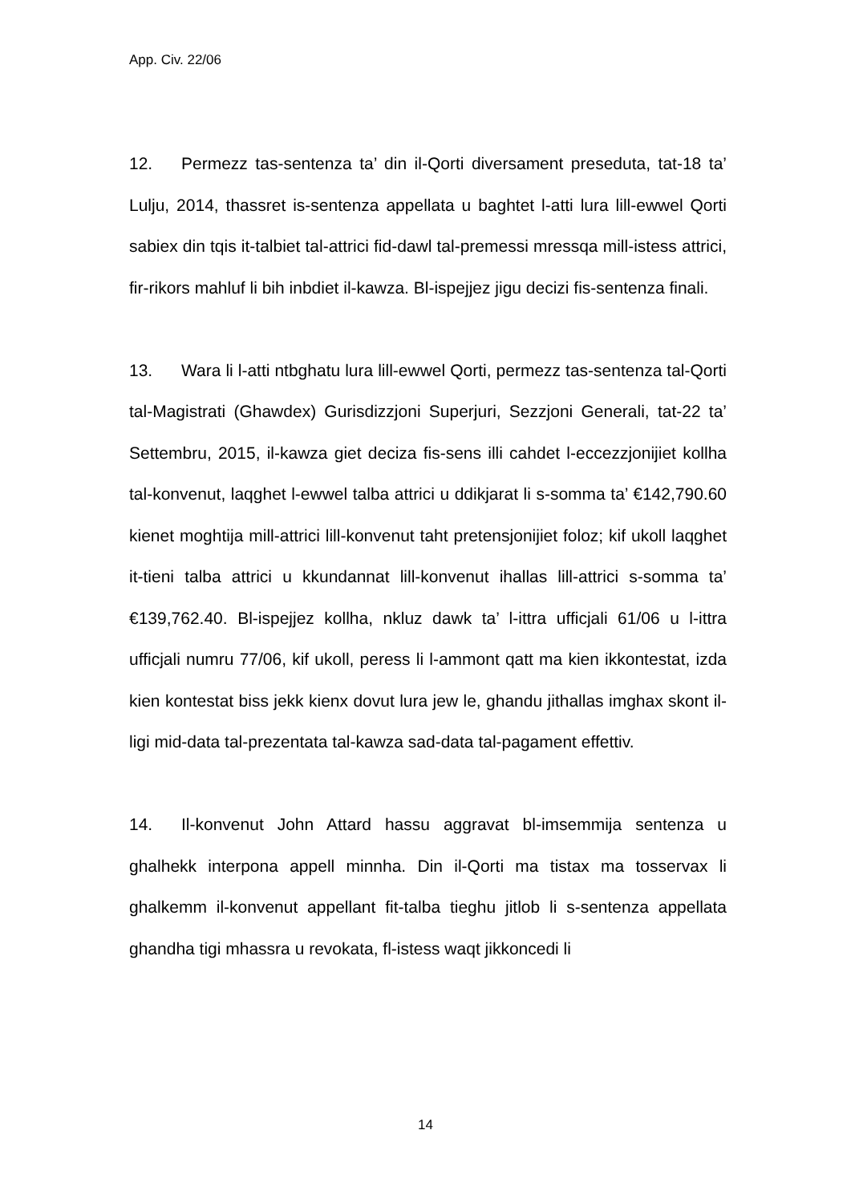App. Civ. 22/06
12. Permezz tas-sentenza ta’ din il-Qorti diversament preseduta, tat-18 ta’ Lulju, 2014, thassret is-sentenza appellata u baghtet l-atti lura lill-ewwel Qorti sabiex din tqis it-talbiet tal-attrici fid-dawl tal-premessi mressqa mill-istess attrici, fir-rikors mahluf li bih inbdiet il-kawza. Bl-ispejjez jigu decizi fis-sentenza finali.
13. Wara li l-atti ntbghatu lura lill-ewwel Qorti, permezz tas-sentenza tal-Qorti tal-Magistrati (Ghawdex) Gurisdizzjoni Superjuri, Sezzjoni Generali, tat-22 ta’ Settembru, 2015, il-kawza giet deciza fis-sens illi cahdet l-eccezzjonijiet kollha tal-konvenut, laqghet l-ewwel talba attrici u ddikjarat li s-somma ta’ €142,790.60 kienet moghtija mill-attrici lill-konvenut taht pretensjonijiet foloz; kif ukoll laqghet it-tieni talba attrici u kkundannat lill-konvenut ihallas lill-attrici s-somma ta’ €139,762.40. Bl-ispejjez kollha, nkluz dawk ta’ l-ittra ufficjali 61/06 u l-ittra ufficjali numru 77/06, kif ukoll, peress li l-ammont qatt ma kien ikkontestat, izda kien kontestat biss jekk kienx dovut lura jew le, ghandu jithallas imghax skont il-ligi mid-data tal-prezentata tal-kawza sad-data tal-pagament effettiv.
14. Il-konvenut John Attard hassu aggravat bl-imsemmija sentenza u ghalhekk interpona appell minnha. Din il-Qorti ma tistax ma tosservax li ghalkemm il-konvenut appellant fit-talba tieghu jitlob li s-sentenza appellata ghandha tigi mhassra u revokata, fl-istess waqt jikkoncedi li
14